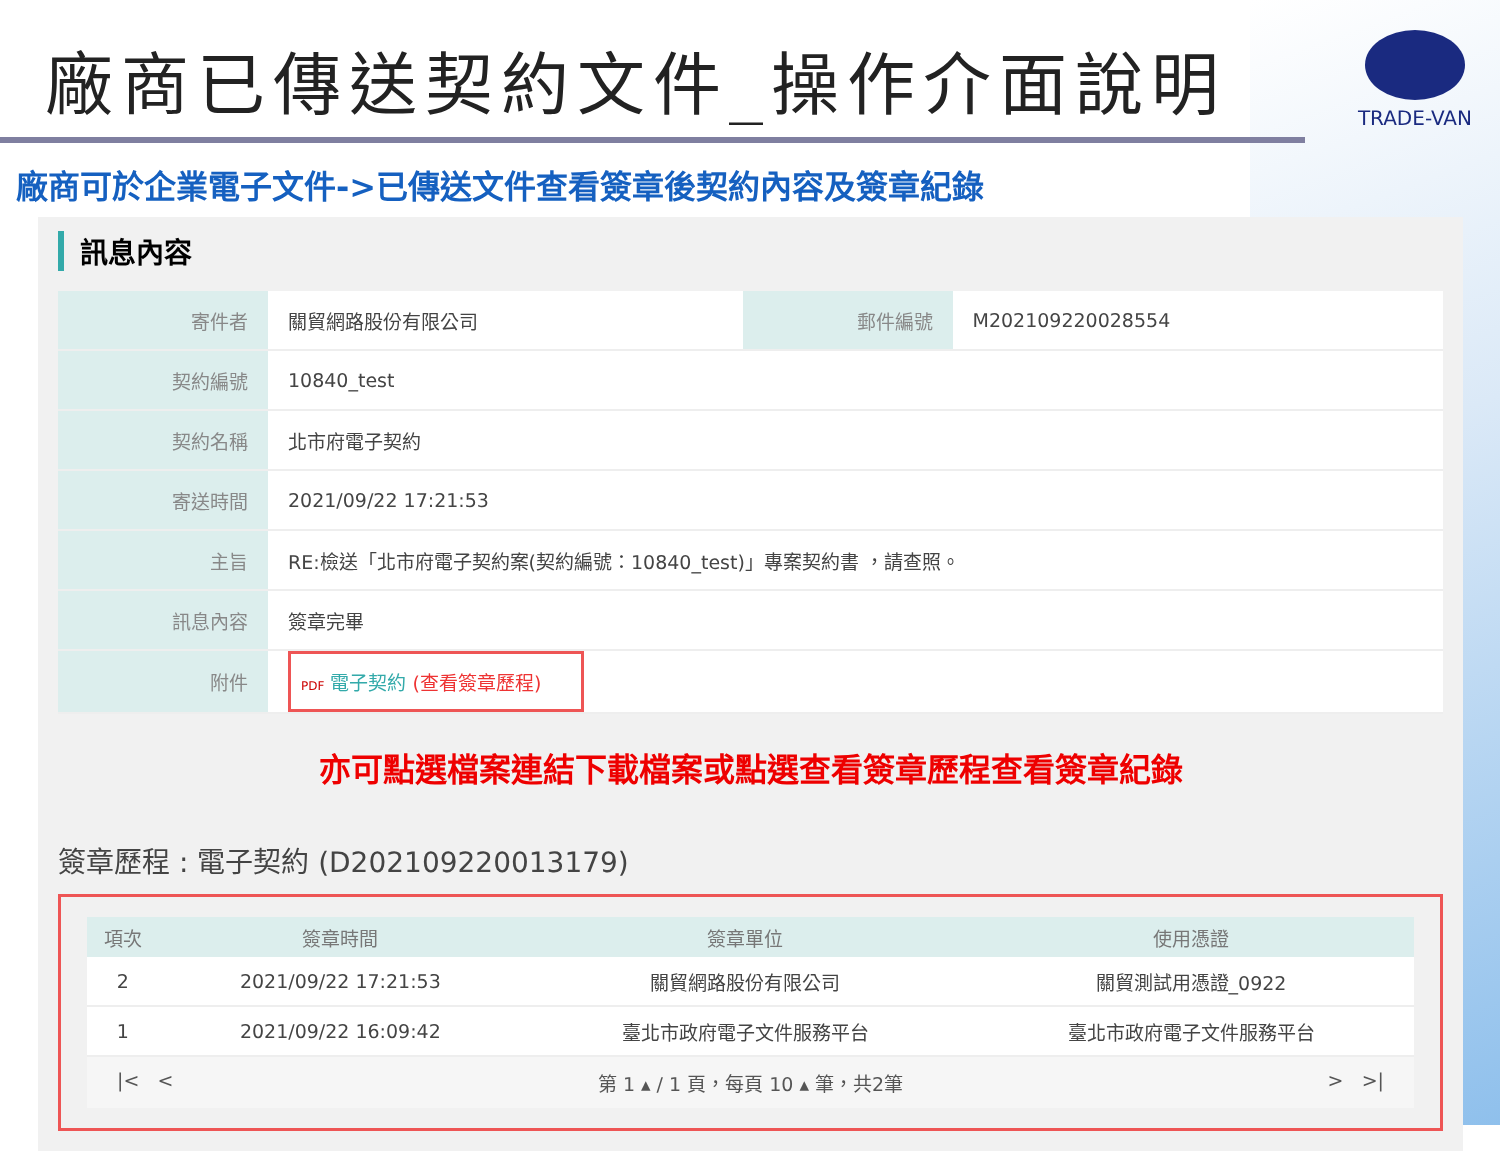廠商已傳送契約文件_操作介面說明
TRADE-VAN
廠商可於企業電子文件->已傳送文件查看簽章後契約內容及簽章紀錄
訊息內容
| 寄件者 | 關貿網路股份有限公司 | 郵件編號 | M202109220028554 |
| 契約編號 | 10840_test | | |
| 契約名稱 | 北市府電子契約 | | |
| 寄送時間 | 2021/09/22 17:21:53 | | |
| 主旨 | RE:檢送「北市府電子契約案(契約編號：10840_test)」專案契約書 ，請查照。 | | |
| 訊息內容 | 簽章完畢 | | |
| 附件 | PDF 電子契約 (查看簽章歷程) | | |
亦可點選檔案連結下載檔案或點選查看簽章歷程查看簽章紀錄
簽章歷程 : 電子契約 (D202109220013179)
| 項次 | 簽章時間 | 簽章單位 | 使用憑證 |
| --- | --- | --- | --- |
| 2 | 2021/09/22 17:21:53 | 關貿網路股份有限公司 | 關貿測試用憑證_0922 |
| 1 | 2021/09/22 16:09:42 | 臺北市政府電子文件服務平台 | 臺北市政府電子文件服務平台 |
|< < 第 1 ▴ / 1 頁，每頁 10 ▴ 筆，共2筆 > >|